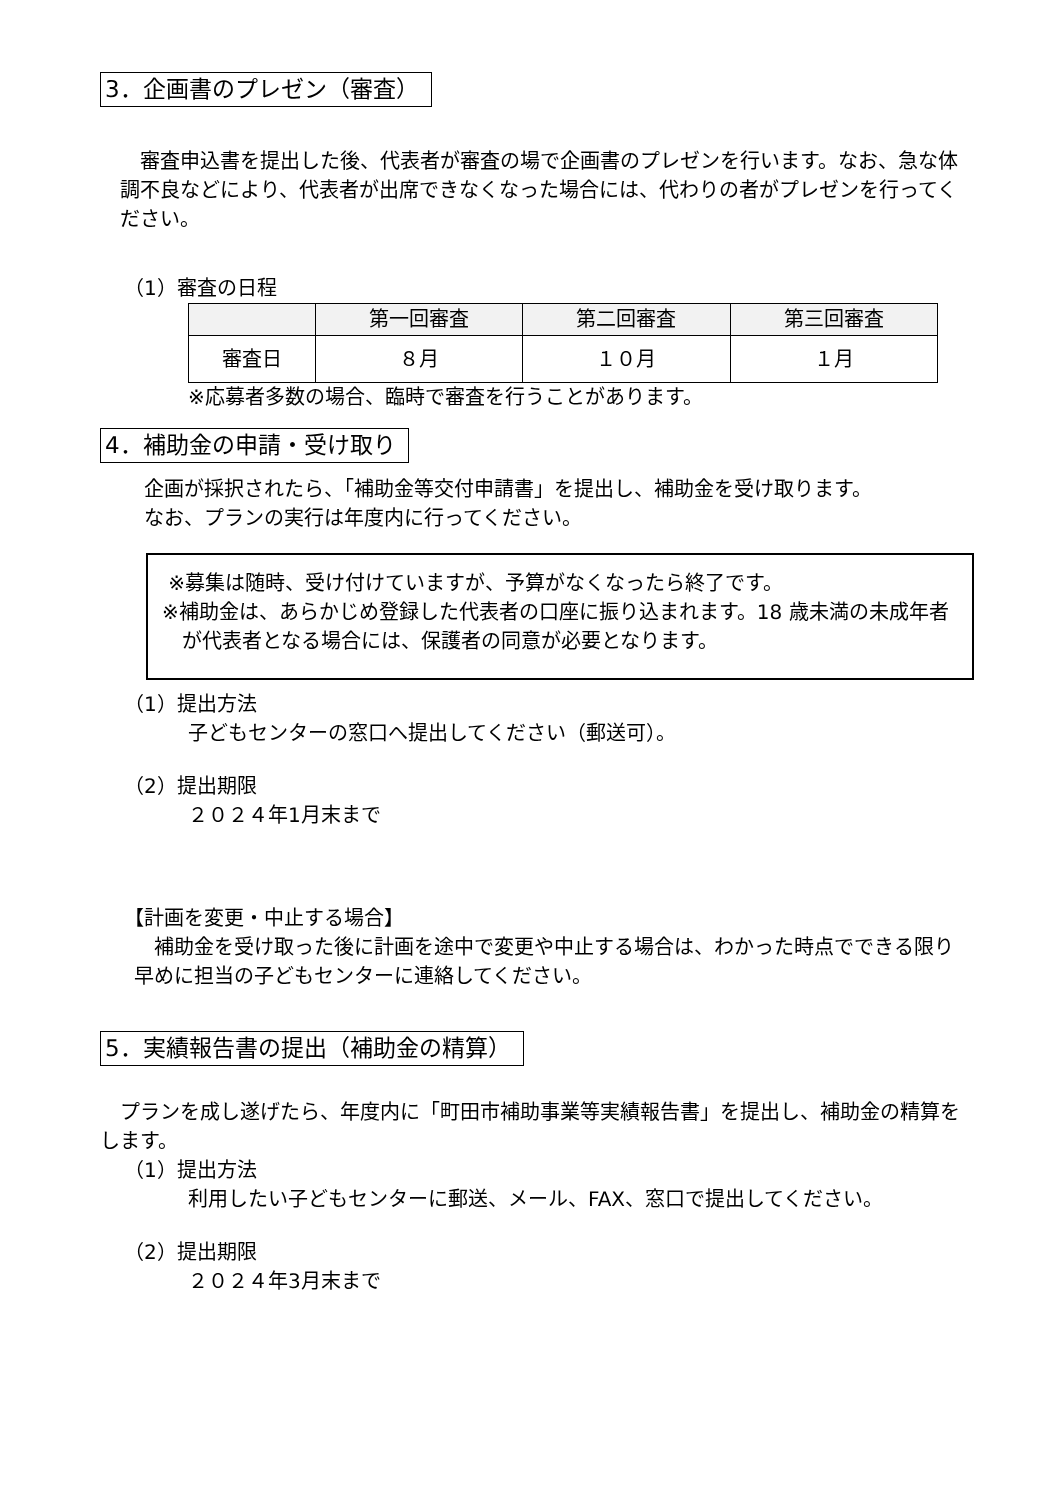3．企画書のプレゼン（審査）
審査申込書を提出した後、代表者が審査の場で企画書のプレゼンを行います。なお、急な体調不良などにより、代表者が出席できなくなった場合には、代わりの者がプレゼンを行ってください。
（1）審査の日程
| | 第一回審査 | 第二回審査 | 第三回審査 |
| --- | --- | --- | --- |
| 審査日 | ８月 | １０月 | １月 |
※応募者多数の場合、臨時で審査を行うことがあります。
4．補助金の申請・受け取り
企画が採択されたら、「補助金等交付申請書」を提出し、補助金を受け取ります。
なお、プランの実行は年度内に行ってください。
※募集は随時、受け付けていますが、予算がなくなったら終了です。
※補助金は、あらかじめ登録した代表者の口座に振り込まれます。18 歳未満の未成年者が代表者となる場合には、保護者の同意が必要となります。
（1）提出方法
子どもセンターの窓口へ提出してください（郵送可）。
（2）提出期限
２０２４年1月末まで
【計画を変更・中止する場合】
補助金を受け取った後に計画を途中で変更や中止する場合は、わかった時点でできる限り早めに担当の子どもセンターに連絡してください。
5．実績報告書の提出（補助金の精算）
プランを成し遂げたら、年度内に「町田市補助事業等実績報告書」を提出し、補助金の精算をします。
（1）提出方法
利用したい子どもセンターに郵送、メール、FAX、窓口で提出してください。
（2）提出期限
２０２４年3月末まで